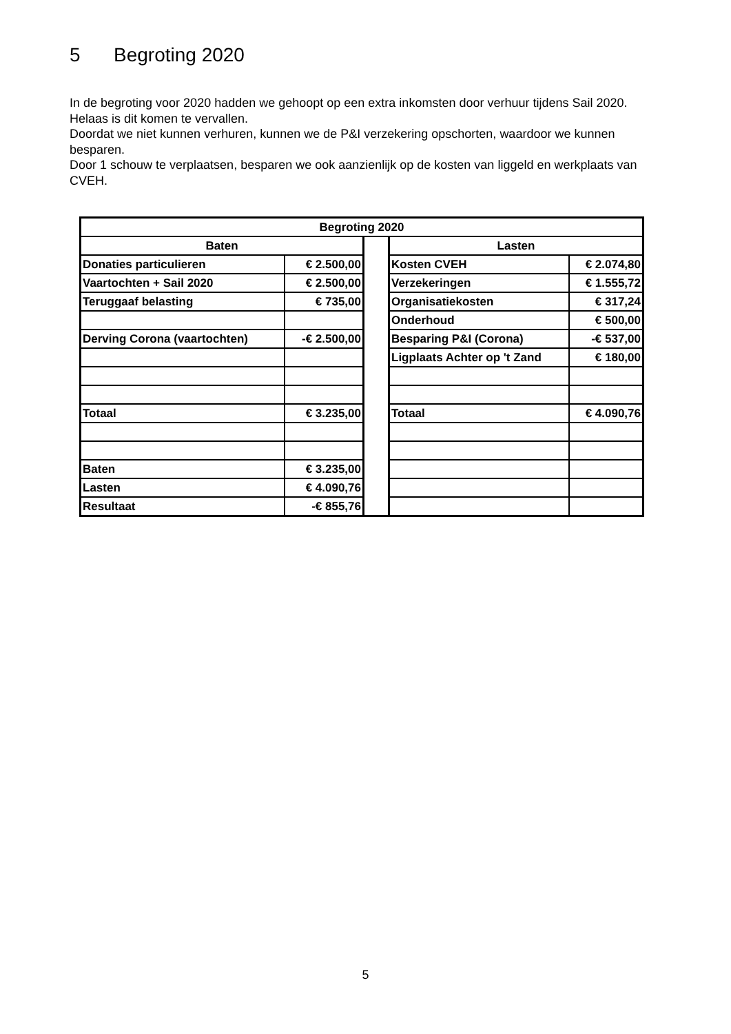5 Begroting 2020
In de begroting voor 2020 hadden we gehoopt op een extra inkomsten door verhuur tijdens Sail 2020. Helaas is dit komen te vervallen.
Doordat we niet kunnen verhuren, kunnen we de P&I verzekering opschorten, waardoor we kunnen besparen.
Door 1 schouw te verplaatsen, besparen we ook aanzienlijk op de kosten van liggeld en werkplaats van CVEH.
| Begroting 2020 | | | | |
| --- | --- | --- | --- | --- |
| Baten | | | Lasten | |
| Donaties particulieren | € 2.500,00 | | Kosten CVEH | € 2.074,80 |
| Vaartochten + Sail 2020 | € 2.500,00 | | Verzekeringen | € 1.555,72 |
| Teruggaaf belasting | € 735,00 | | Organisatiekosten | € 317,24 |
| | | | Onderhoud | € 500,00 |
| Derving Corona (vaartochten) | -€ 2.500,00 | | Besparing P&I (Corona) | -€ 537,00 |
| | | | Ligplaats Achter op 't Zand | € 180,00 |
| Totaal | € 3.235,00 | | Totaal | € 4.090,76 |
| Baten | € 3.235,00 | | | |
| Lasten | € 4.090,76 | | | |
| Resultaat | -€ 855,76 | | | |
5